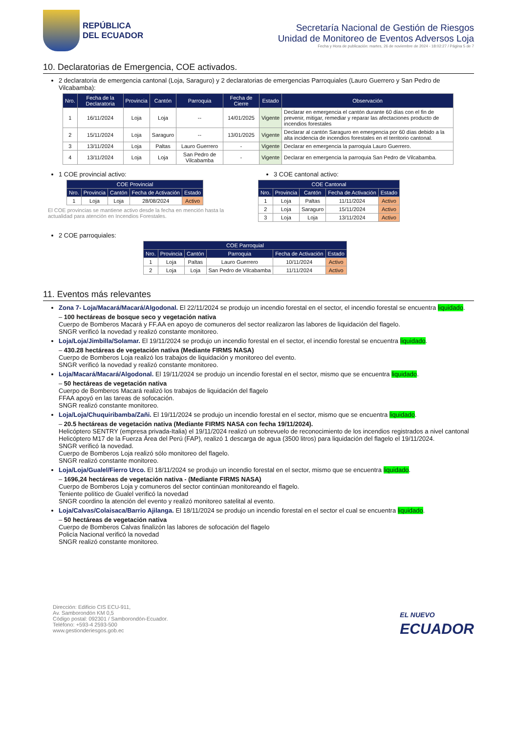REPÚBLICA
DEL ECUADOR
Secretaría Nacional de Gestión de Riesgos
Unidad de Monitoreo de Eventos Adversos Loja
Fecha y Hora de publicación: martes, 26 de noviembre de 2024 - 18:02:27 / Página 5 de 7
10. Declaratorias de Emergencia, COE activados.
2 declaratoria de emergencia cantonal (Loja, Saraguro) y 2 declaratorias de emergencias Parroquiales (Lauro Guerrero y San Pedro de Vilcabamba):
| Nro. | Fecha de la Declaratoria | Provincia | Cantón | Parroquia | Fecha de Cierre | Estado | Observación |
| --- | --- | --- | --- | --- | --- | --- | --- |
| 1 | 16/11/2024 | Loja | Loja | -- | 14/01/2025 | Vigente | Declarar en emergencia el cantón durante 60 días con el fin de prevenir, mitigar, remediar y reparar las afectaciones producto de incendios forestales |
| 2 | 15/11/2024 | Loja | Saraguro | -- | 13/01/2025 | Vigente | Declarar al cantón Saraguro en emergencia por 60 días debido a la alta incidencia de incendios forestales en el territorio cantonal. |
| 3 | 13/11/2024 | Loja | Paltas | Lauro Guerrero | - | Vigente | Declarar en emergencia la parroquia Lauro Guerrero. |
| 4 | 13/11/2024 | Loja | Loja | San Pedro de Vilcabamba | - | Vigente | Declarar en emergencia la parroquia San Pedro de Vilcabamba. |
1 COE provincial activo:
| COE Provincial | | | | |
| --- | --- | --- | --- | --- |
| Nro. | Provincia | Cantón | Fecha de Activación | Estado |
| 1 | Loja | Loja | 28/08/2024 | Activo |
El COE provincias se mantiene activo desde la fecha en mención hasta la actualidad para atención en Incendios Forestales.
3 COE cantonal activo:
| COE Cantonal | | | | |
| --- | --- | --- | --- | --- |
| Nro. | Provincia | Cantón | Fecha de Activación | Estado |
| 1 | Loja | Paltas | 11/11/2024 | Activo |
| 2 | Loja | Saraguro | 15/11/2024 | Activo |
| 3 | Loja | Loja | 13/11/2024 | Activo |
2 COE parroquiales:
| COE Parroquial | | | | | |
| --- | --- | --- | --- | --- | --- |
| Nro. | Provincia | Cantón | Parroquia | Fecha de Activación | Estado |
| 1 | Loja | Paltas | Lauro Guerrero | 10/11/2024 | Activo |
| 2 | Loja | Loja | San Pedro de Vilcabamba | 11/11/2024 | Activo |
11. Eventos más relevantes
Zona 7- Loja/Macará/Macará/Algodonal. El 22/11/2024 se produjo un incendio forestal en el sector, el incendio forestal se encuentra liquidado.
– 100 hectáreas de bosque seco y vegetación nativa
Cuerpo de Bomberos Macará y FF.AA en apoyo de comuneros del sector realizaron las labores de liquidación del flagelo.
SNGR verificó la novedad y realizó constante monitoreo.
Loja/Loja/Jimbilla/Solamar. El 19/11/2024 se produjo un incendio forestal en el sector, el incendio forestal se encuentra liquidado.
– 430.28 hectáreas de vegetación nativa (Mediante FIRMS NASA)
Cuerpo de Bomberos Loja realizó los trabajos de liquidación y monitoreo del evento.
SNGR verificó la novedad y realizó constante monitoreo.
Loja/Macará/Macará/Algodonal. El 19/11/2024 se produjo un incendio forestal en el sector, mismo que se encuentra liquidado.
– 50 hectáreas de vegetación nativa
Cuerpo de Bomberos Macará realizó los trabajos de liquidación del flagelo
FFAA apoyó en las tareas de sofocación.
SNGR realizó constante monitoreo.
Loja/Loja/Chuquiribamba/Zañi. El 19/11/2024 se produjo un incendio forestal en el sector, mismo que se encuentra liquidado.
– 20.5 hectáreas de vegetación nativa (Mediante FIRMS NASA con fecha 19/11/2024).
Helicóptero SENTRY (empresa privada-Italia) el 19/11/2024 realizó un sobrevuelo de reconocimiento de los incendios registrados a nivel cantonal
Helicóptero M17 de la Fuerza Área del Perú (FAP), realizó 1 descarga de agua (3500 litros) para liquidación del flagelo el 19/11/2024.
SNGR verificó la novedad.
Cuerpo de Bomberos Loja realizó sólo monitoreo del flagelo.
SNGR realizó constante monitoreo.
Loja/Loja/Gualel/Fierro Urco. El 18/11/2024 se produjo un incendio forestal en el sector, mismo que se encuentra liquidado.
– 1696,24 hectáreas de vegetación nativa - (Mediante FIRMS NASA)
Cuerpo de Bomberos Loja y comuneros del sector continúan monitoreando el flagelo.
Teniente político de Gualel verificó la novedad
SNGR coordino la atención del evento y realizó monitoreo satelital al evento.
Loja/Calvas/Colaisaca/Barrio Ajilanga. El 18/11/2024 se produjo un incendio forestal en el sector el cual se encuentra liquidado.
– 50 hectáreas de vegetación nativa
Cuerpo de Bomberos Calvas finalizón las labores de sofocación del flagelo
Policía Nacional verificó la novedad
SNGR realizó constante monitoreo.
Dirección: Edificio CIS ECU-911,
Av. Samborondón KM 0,5
Código postal: 092301 / Samborondón-Ecuador.
Teléfono: +593-4 2593-500
www.gestionderiesgos.gob.ec
EL NUEVO
ECUADOR